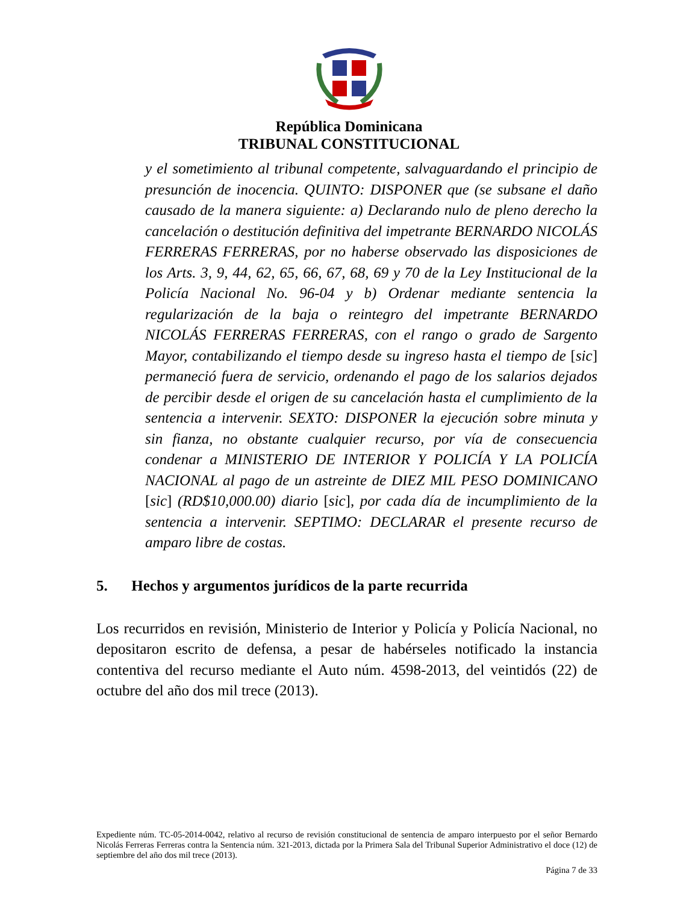República Dominicana
TRIBUNAL CONSTITUCIONAL
y el sometimiento al tribunal competente, salvaguardando el principio de presunción de inocencia. QUINTO: DISPONER que (se subsane el daño causado de la manera siguiente: a) Declarando nulo de pleno derecho la cancelación o destitución definitiva del impetrante BERNARDO NICOLÁS FERRERAS FERRERAS, por no haberse observado las disposiciones de los Arts. 3, 9, 44, 62, 65, 66, 67, 68, 69 y 70 de la Ley Institucional de la Policía Nacional No. 96-04 y b) Ordenar mediante sentencia la regularización de la baja o reintegro del impetrante BERNARDO NICOLÁS FERRERAS FERRERAS, con el rango o grado de Sargento Mayor, contabilizando el tiempo desde su ingreso hasta el tiempo de [sic] permaneció fuera de servicio, ordenando el pago de los salarios dejados de percibir desde el origen de su cancelación hasta el cumplimiento de la sentencia a intervenir. SEXTO: DISPONER la ejecución sobre minuta y sin fianza, no obstante cualquier recurso, por vía de consecuencia condenar a MINISTERIO DE INTERIOR Y POLICÍA Y LA POLICÍA NACIONAL al pago de un astreinte de DIEZ MIL PESO DOMINICANO [sic] (RD$10,000.00) diario [sic], por cada día de incumplimiento de la sentencia a intervenir. SEPTIMO: DECLARAR el presente recurso de amparo libre de costas.
5. Hechos y argumentos jurídicos de la parte recurrida
Los recurridos en revisión, Ministerio de Interior y Policía y Policía Nacional, no depositaron escrito de defensa, a pesar de habérseles notificado la instancia contentiva del recurso mediante el Auto núm. 4598-2013, del veintidós (22) de octubre del año dos mil trece (2013).
Expediente núm. TC-05-2014-0042, relativo al recurso de revisión constitucional de sentencia de amparo interpuesto por el señor Bernardo Nicolás Ferreras Ferreras contra la Sentencia núm. 321-2013, dictada por la Primera Sala del Tribunal Superior Administrativo el doce (12) de septiembre del año dos mil trece (2013).
Página 7 de 33